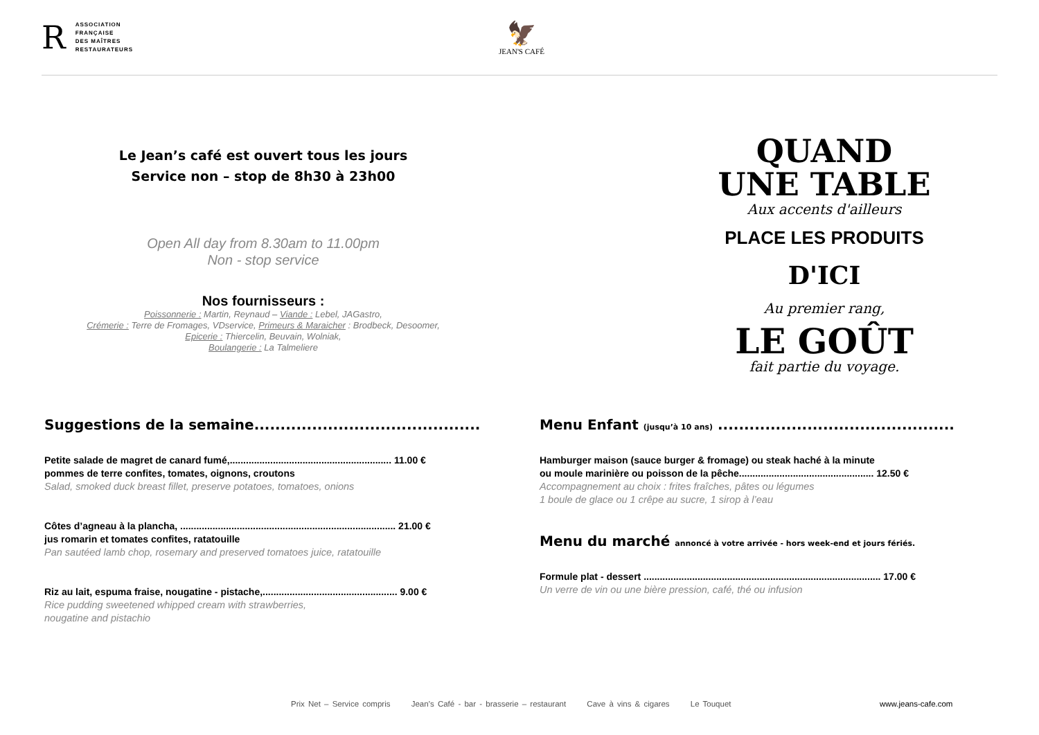R
ASSOCIATION
FRANÇAISE
DES MAÎTRES
RESTAURATEURS
🦅
JEAN'S CAFÉ
Le Jean’s café est ouvert tous les jours
Service non – stop de 8h30 à 23h00
Open All day from 8.30am to 11.00pm
Non - stop service
Nos fournisseurs :
Poissonnerie : Martin, Reynaud – Viande : Lebel, JAGastro,
Crémerie : Terre de Fromages, VDservice, Primeurs & Maraicher : Brodbeck, Desoomer,
Epicerie : Thiercelin, Beuvain, Wolniak,
Boulangerie : La Talmeliere
QUAND
UNE TABLE
Aux accents d'ailleurs
PLACE LES PRODUITS
D'ICI
Au premier rang,
LE GOÛT
fait partie du voyage.
Suggestions de la semaine...........................................
Petite salade de magret de canard fumé,............................................................ 11.00 €
pommes de terre confites, tomates, oignons, croutons
Salad, smoked duck breast fillet, preserve potatoes, tomatoes, onions
Côtes d’agneau à la plancha, ................................................................................ 21.00 €
jus romarin et tomates confites, ratatouille
Pan sautéed lamb chop, rosemary and preserved tomatoes juice, ratatouille
Riz au lait, espuma fraise, nougatine - pistache,.................................................. 9.00 €
Rice pudding sweetened whipped cream with strawberries,
nougatine and pistachio
Menu Enfant (jusqu’à 10 ans) .............................................
Hamburger maison (sauce burger & fromage) ou steak haché à la minute
ou moule marinière ou poisson de la pêche.................................................. 12.50 €
Accompagnement au choix : frites fraîches, pâtes ou légumes
1 boule de glace ou 1 crêpe au sucre, 1 sirop à l’eau
Menu du marché annoncé à votre arrivée - hors week-end et jours fériés.
Formule plat - dessert ........................................................................................ 17.00 €
Un verre de vin ou une bière pression, café, thé ou infusion
Prix Net – Service compris Jean’s Café - bar - brasserie – restaurant Cave à vins & cigares Le Touquet
www.jeans-cafe.com